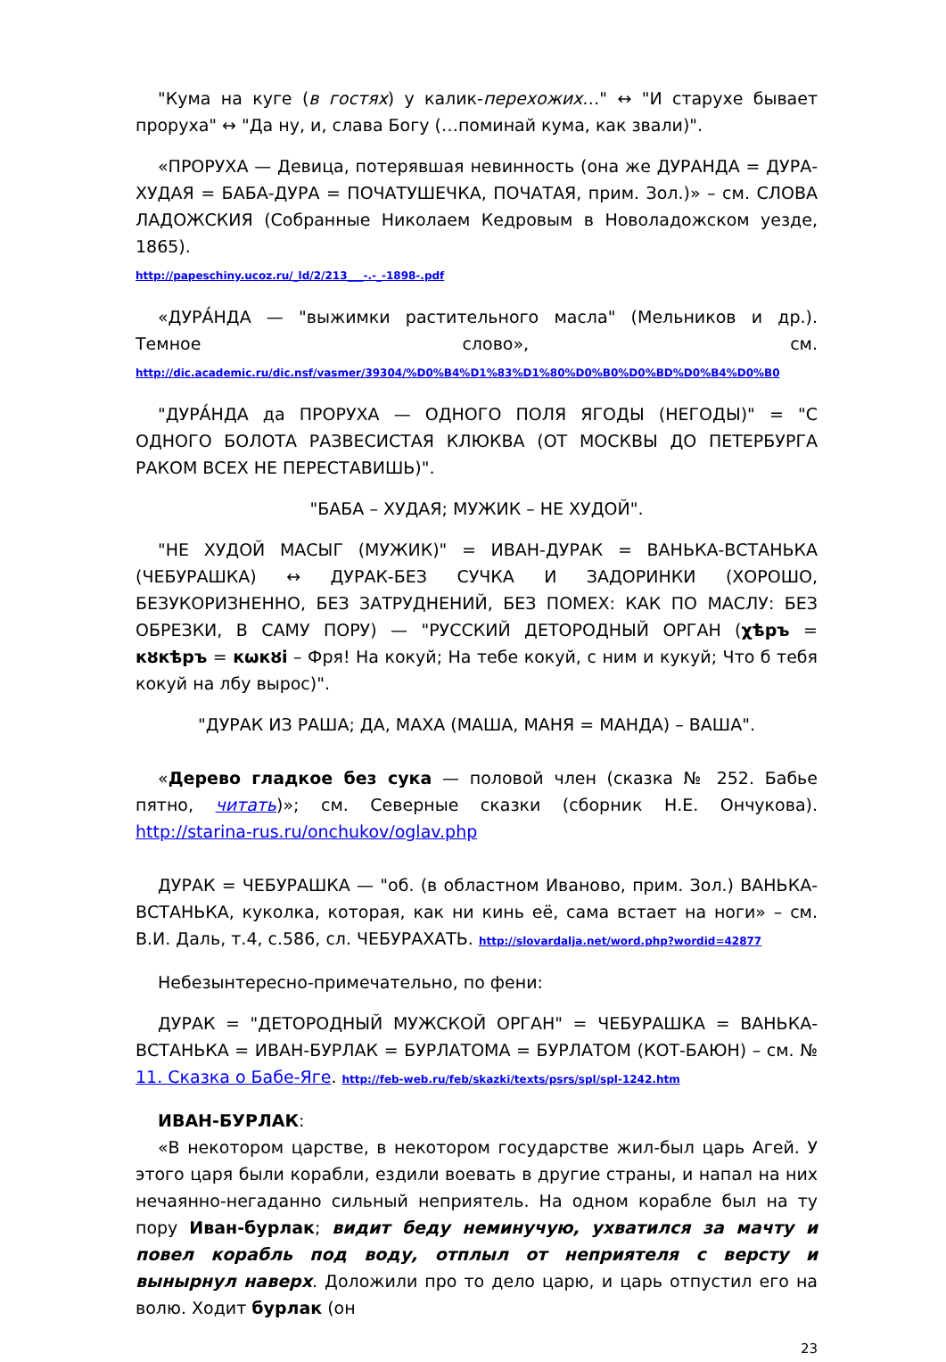"Кума на куге (в гостях) у калик-перехожих…" ↔ "И старухе бывает проруха" ↔ "Да ну, и, слава Богу (…поминай кума, как звали)".
«ПРОРУХА — Девица, потерявшая невинность (она же ДУРАНДА = ДУРА-ХУДАЯ = БАБА-ДУРА = ПОЧАТУШЕЧКА, ПОЧАТАЯ, прим. Зол.)» – см. СЛОВА ЛАДОЖСКИЯ (Собранные Николаем Кедровым в Новоладожском уезде, 1865).
http://papeschiny.ucoz.ru/_ld/2/213___-.-_-1898-.pdf
«ДУРА́НДА — "выжимки растительного масла" (Мельников и др.). Темное слово», см. http://dic.academic.ru/dic.nsf/vasmer/39304/%D0%B4%D1%83%D1%80%D0%B0%D0%BD%D0%B4%D0%B0
"ДУРА́НДА да ПРОРУХА — ОДНОГО ПОЛЯ ЯГОДЫ (НЕГОДЫ)" = "С ОДНОГО БОЛОТА РАЗВЕСИСТАЯ КЛЮКВА (ОТ МОСКВЫ ДО ПЕТЕРБУРГА РАКОМ ВСЕХ НЕ ПЕРЕСТАВИШЬ)".
"БАБА – ХУДАЯ; МУЖИК – НЕ ХУДОЙ".
"НЕ ХУДОЙ МАСЫГ (МУЖИК)" = ИВАН-ДУРАК = ВАНЬКА-ВСТАНЬКА (ЧЕБУРАШКА) ↔ ДУРАК-БЕЗ СУЧКА И ЗАДОРИНКИ (ХОРОШО, БЕЗУКОРИЗНЕННО, БЕЗ ЗАТРУДНЕНИЙ, БЕЗ ПОМЕХ: КАК ПО МАСЛУ: БЕЗ ОБРЕЗКИ, В САМУ ПОРУ) — "РУССКИЙ ДЕТОРОДНЫЙ ОРГАН (χѣръ = кȣкѣръ = кωкȣі – Фря! На кокуй; На тебе кокуй, с ним и кукуй; Что б тебя кокуй на лбу вырос)".
"ДУРАК ИЗ РАША; ДА, МАХА (МАША, МАНЯ = МАНДА) – ВАША".
«Дерево гладкое без сука — половой член (сказка № 252. Бабье пятно, читать)»; см. Северные сказки (сборник Н.Е. Ончукова). http://starina-rus.ru/onchukov/oglav.php
ДУРАК = ЧЕБУРАШКА — "об. (в областном Иваново, прим. Зол.) ВАНЬКА-ВСТАНЬКА, куколка, которая, как ни кинь её, сама встает на ноги» – см. В.И. Даль, т.4, с.586, сл. ЧЕБУРАХАТЬ. http://slovardalja.net/word.php?wordid=42877
Небезынтересно-примечательно, по фени:
ДУРАК = "ДЕТОРОДНЫЙ МУЖСКОЙ ОРГАН" = ЧЕБУРАШКА = ВАНЬКА-ВСТАНЬКА = ИВАН-БУРЛАК = БУРЛАТОМА = БУРЛАТОМ (КОТ-БАЮН) – см. № 11. Сказка о Бабе-Яге. http://feb-web.ru/feb/skazki/texts/psrs/spl/spl-1242.htm
ИВАН-БУРЛАК:
«В некотором царстве, в некотором государстве жил-был царь Агей. У этого царя были корабли, ездили воевать в другие страны, и напал на них нечаянно-негаданно сильный неприятель. На одном корабле был на ту пору Иван-бурлак; видит беду неминучую, ухватился за мачту и повел корабль под воду, отплыл от неприятеля с версту и вынырнул наверх. Доложили про то дело царю, и царь отпустил его на волю. Ходит бурлак (он
23